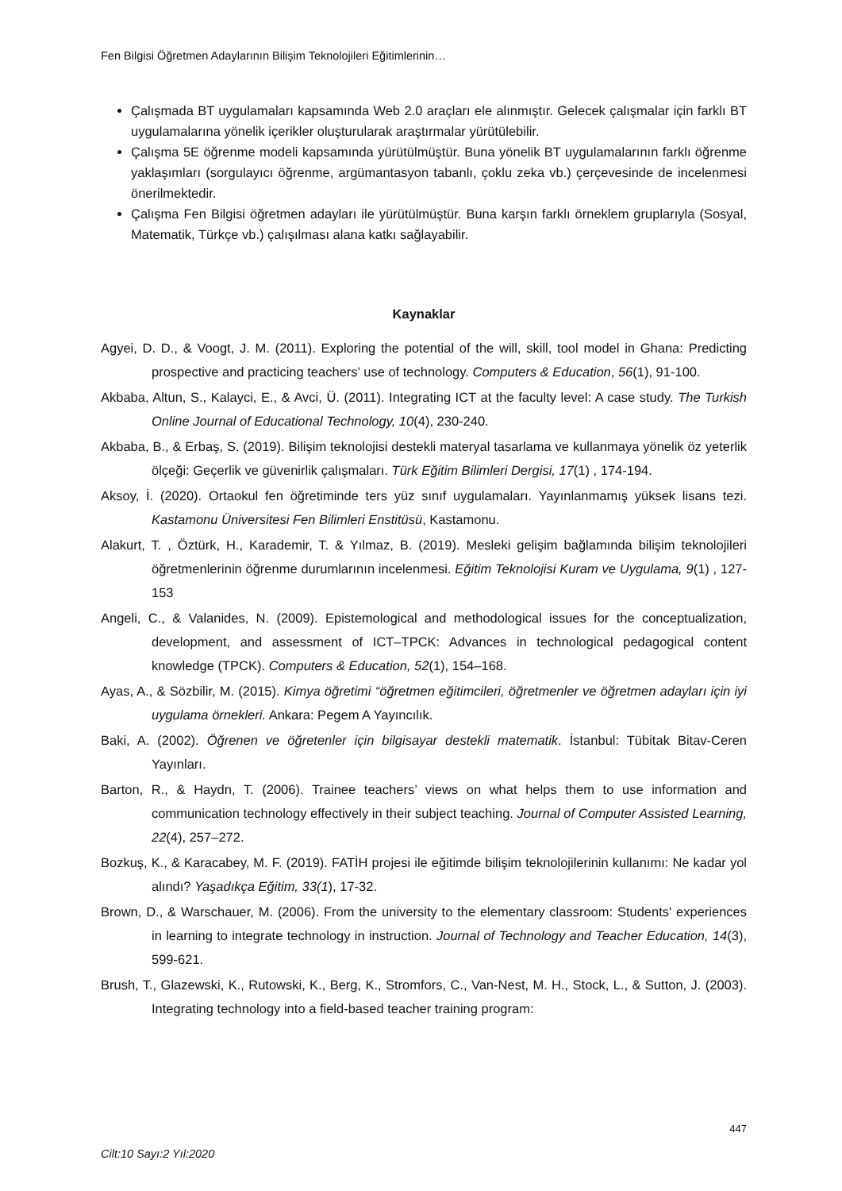Fen Bilgisi Öğretmen Adaylarının Bilişim Teknolojileri Eğitimlerinin…
Çalışmada BT uygulamaları kapsamında Web 2.0 araçları ele alınmıştır. Gelecek çalışmalar için farklı BT uygulamalarına yönelik içerikler oluşturularak araştırmalar yürütülebilir.
Çalışma 5E öğrenme modeli kapsamında yürütülmüştür. Buna yönelik BT uygulamalarının farklı öğrenme yaklaşımları (sorgulayıcı öğrenme, argümantasyon tabanlı, çoklu zeka vb.) çerçevesinde de incelenmesi önerilmektedir.
Çalışma Fen Bilgisi öğretmen adayları ile yürütülmüştür. Buna karşın farklı örneklem gruplarıyla (Sosyal, Matematik, Türkçe vb.) çalışılması alana katkı sağlayabilir.
Kaynaklar
Agyei, D. D., & Voogt, J. M. (2011). Exploring the potential of the will, skill, tool model in Ghana: Predicting prospective and practicing teachers’ use of technology. Computers & Education, 56(1), 91-100.
Akbaba, Altun, S., Kalayci, E., & Avci, Ü. (2011). Integrating ICT at the faculty level: A case study. The Turkish Online Journal of Educational Technology, 10(4), 230-240.
Akbaba, B., & Erbaş, S. (2019). Bilişim teknolojisi destekli materyal tasarlama ve kullanmaya yönelik öz yeterlik ölçeği: Geçerlik ve güvenirlik çalışmaları. Türk Eğitim Bilimleri Dergisi, 17(1) , 174-194.
Aksoy, İ. (2020). Ortaokul fen öğretiminde ters yüz sınıf uygulamaları. Yayınlanmamış yüksek lisans tezi. Kastamonu Üniversitesi Fen Bilimleri Enstitüsü, Kastamonu.
Alakurt, T. , Öztürk, H., Karademir, T. & Yılmaz, B. (2019). Mesleki gelişim bağlamında bilişim teknolojileri öğretmenlerinin öğrenme durumlarının incelenmesi. Eğitim Teknolojisi Kuram ve Uygulama, 9(1) , 127-153
Angeli, C., & Valanides, N. (2009). Epistemological and methodological issues for the conceptualization, development, and assessment of ICT–TPCK: Advances in technological pedagogical content knowledge (TPCK). Computers & Education, 52(1), 154–168.
Ayas, A., & Sözbilir, M. (2015). Kimya öğretimi “öğretmen eğitimcileri, öğretmenler ve öğretmen adayları için iyi uygulama örnekleri. Ankara: Pegem A Yayıncılık.
Baki, A. (2002). Öğrenen ve öğretenler için bilgisayar destekli matematik. İstanbul: Tübitak Bitav-Ceren Yayınları.
Barton, R., & Haydn, T. (2006). Trainee teachers’ views on what helps them to use information and communication technology effectively in their subject teaching. Journal of Computer Assisted Learning, 22(4), 257–272.
Bozkuş, K., & Karacabey, M. F. (2019). FATİH projesi ile eğitimde bilişim teknolojilerinin kullanımı: Ne kadar yol alındı? Yaşadıkça Eğitim, 33(1), 17-32.
Brown, D., & Warschauer, M. (2006). From the university to the elementary classroom: Students' experiences in learning to integrate technology in instruction. Journal of Technology and Teacher Education, 14(3), 599-621.
Brush, T., Glazewski, K., Rutowski, K., Berg, K., Stromfors, C., Van-Nest, M. H., Stock, L., & Sutton, J. (2003). Integrating technology into a field-based teacher training program:
447
Cilt:10 Sayı:2 Yıl:2020